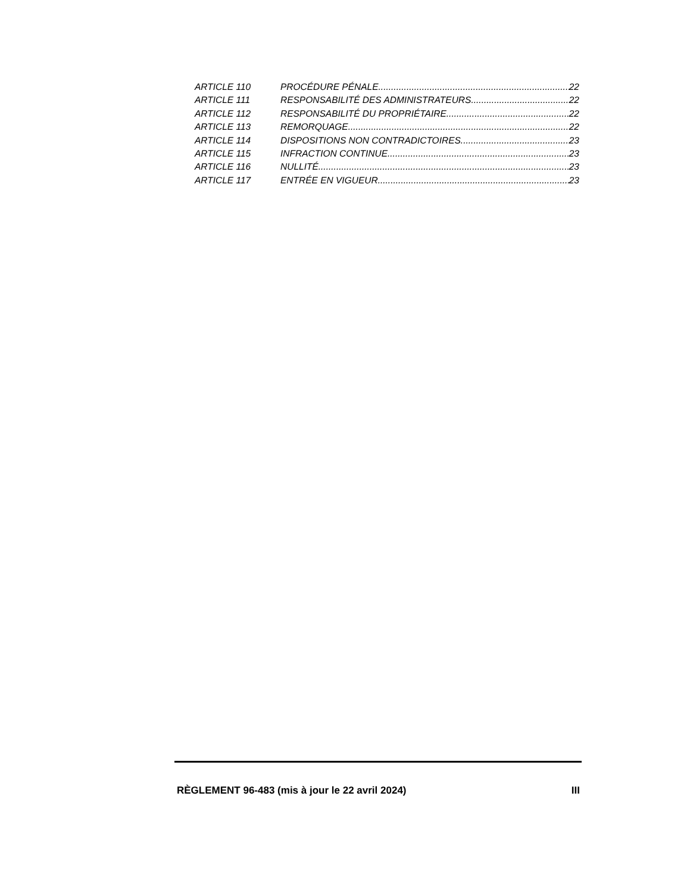ARTICLE 110 PROCÉDURE PÉNALE 22
ARTICLE 111 RESPONSABILITÉ DES ADMINISTRATEURS 22
ARTICLE 112 RESPONSABILITÉ DU PROPRIÉTAIRE 22
ARTICLE 113 REMORQUAGE 22
ARTICLE 114 DISPOSITIONS NON CONTRADICTOIRES 23
ARTICLE 115 INFRACTION CONTINUE 23
ARTICLE 116 NULLITÉ 23
ARTICLE 117 ENTRÉE EN VIGUEUR 23
RÈGLEMENT 96-483 (mis à jour le 22 avril 2024) III